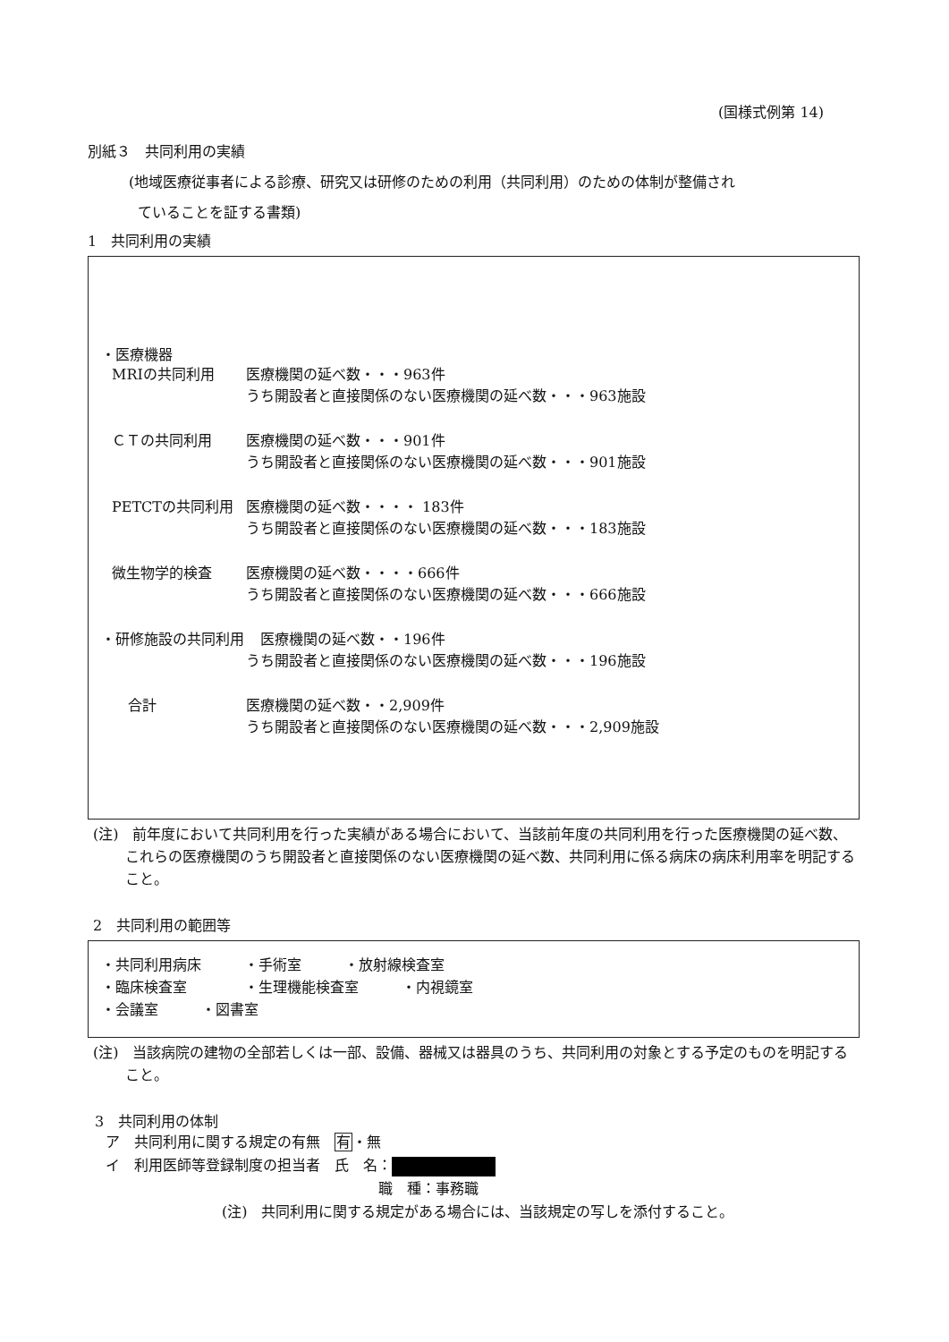(国様式例第 14)
別紙３　共同利用の実績
(地域医療従事者による診療、研究又は研修のための利用（共同利用）のための体制が整備され
ていることを証する書類)
1　共同利用の実績
・医療機器
MRIの共同利用 医療機関の延べ数・・・963件
うち開設者と直接関係のない医療機関の延べ数・・・963施設
ＣＴの共同利用 医療機関の延べ数・・・901件
うち開設者と直接関係のない医療機関の延べ数・・・901施設
PETCTの共同利用 医療機関の延べ数・・・・ 183件
うち開設者と直接関係のない医療機関の延べ数・・・183施設
微生物学的検査 医療機関の延べ数・・・・666件
うち開設者と直接関係のない医療機関の延べ数・・・666施設
・研修施設の共同利用 　医療機関の延べ数・・196件
うち開設者と直接関係のない医療機関の延べ数・・・196施設
合計 医療機関の延べ数・・2,909件
うち開設者と直接関係のない医療機関の延べ数・・・2,909施設
(注)　前年度において共同利用を行った実績がある場合において、当該前年度の共同利用を行った医療機関の延べ数、これらの医療機関のうち開設者と直接関係のない医療機関の延べ数、共同利用に係る病床の病床利用率を明記すること。
2　共同利用の範囲等
・共同利用病床　　　・手術室　　　・放射線検査室
・臨床検査室　　　　・生理機能検査室　　　・内視鏡室
・会議室　　　・図書室
(注)　当該病院の建物の全部若しくは一部、設備、器械又は器具のうち、共同利用の対象とする予定のものを明記すること。
3　共同利用の体制
ア　共同利用に関する規定の有無　有・無
イ　利用医師等登録制度の担当者　氏　名：
職　種：事務職
(注)　共同利用に関する規定がある場合には、当該規定の写しを添付すること。